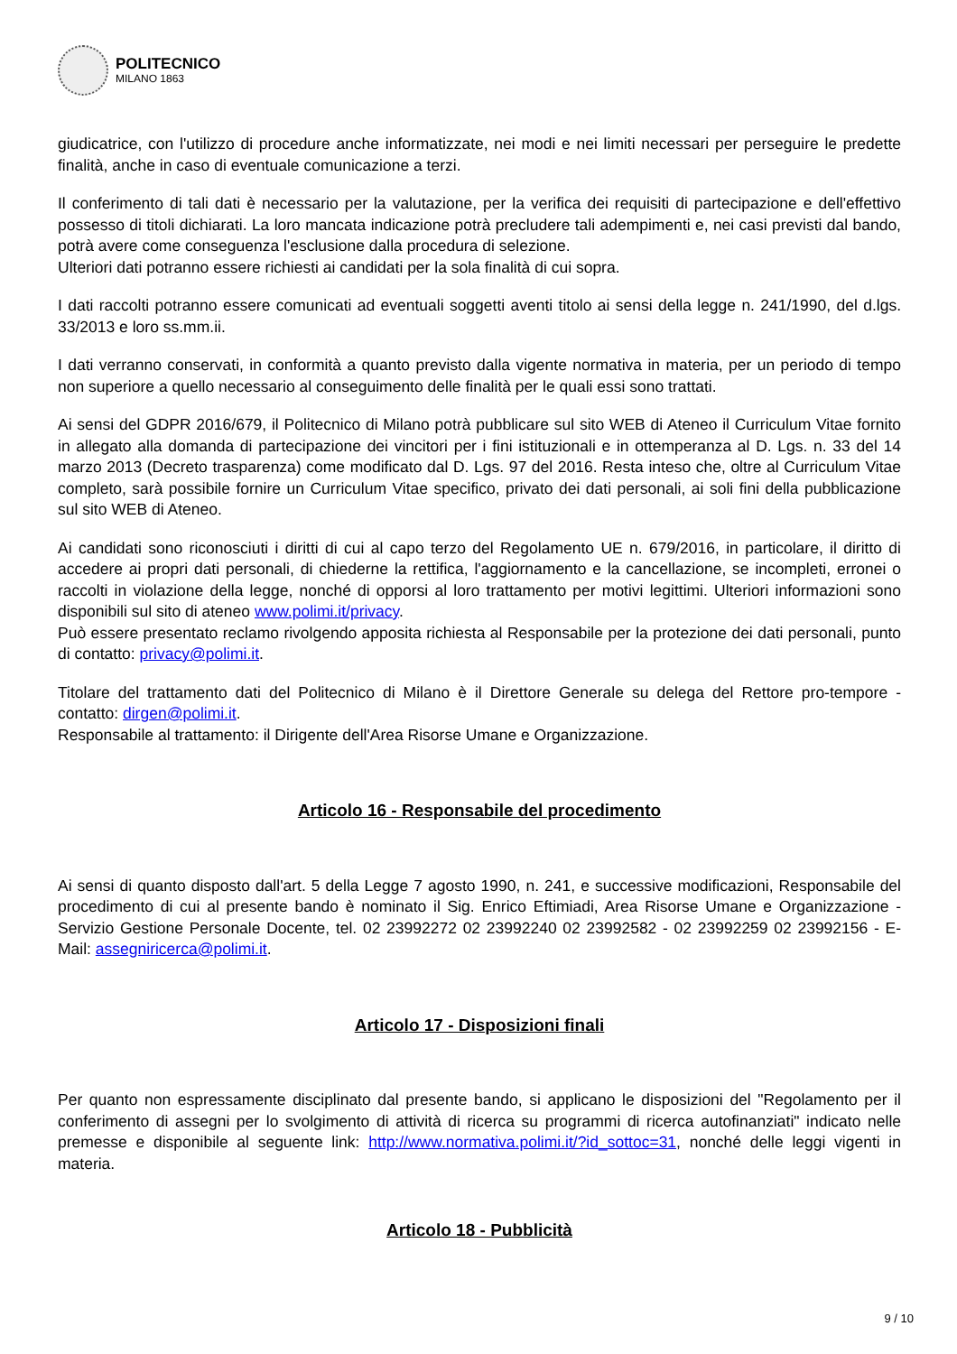POLITECNICO
MILANO 1863
giudicatrice, con l'utilizzo di procedure anche informatizzate, nei modi e nei limiti necessari per perseguire le predette finalità, anche in caso di eventuale comunicazione a terzi.
Il conferimento di tali dati è necessario per la valutazione, per la verifica dei requisiti di partecipazione e dell'effettivo possesso di titoli dichiarati. La loro mancata indicazione potrà precludere tali adempimenti e, nei casi previsti dal bando, potrà avere come conseguenza l'esclusione dalla procedura di selezione.
Ulteriori dati potranno essere richiesti ai candidati per la sola finalità di cui sopra.
I dati raccolti potranno essere comunicati ad eventuali soggetti aventi titolo ai sensi della legge n. 241/1990, del d.lgs. 33/2013 e loro ss.mm.ii.
I dati verranno conservati, in conformità a quanto previsto dalla vigente normativa in materia, per un periodo di tempo non superiore a quello necessario al conseguimento delle finalità per le quali essi sono trattati.
Ai sensi del GDPR 2016/679, il Politecnico di Milano potrà pubblicare sul sito WEB di Ateneo il Curriculum Vitae fornito in allegato alla domanda di partecipazione dei vincitori per i fini istituzionali e in ottemperanza al D. Lgs. n. 33 del 14 marzo 2013 (Decreto trasparenza) come modificato dal D. Lgs. 97 del 2016. Resta inteso che, oltre al Curriculum Vitae completo, sarà possibile fornire un Curriculum Vitae specifico, privato dei dati personali, ai soli fini della pubblicazione sul sito WEB di Ateneo.
Ai candidati sono riconosciuti i diritti di cui al capo terzo del Regolamento UE n. 679/2016, in particolare, il diritto di accedere ai propri dati personali, di chiederne la rettifica, l'aggiornamento e la cancellazione, se incompleti, erronei o raccolti in violazione della legge, nonché di opporsi al loro trattamento per motivi legittimi. Ulteriori informazioni sono disponibili sul sito di ateneo www.polimi.it/privacy.
Può essere presentato reclamo rivolgendo apposita richiesta al Responsabile per la protezione dei dati personali, punto di contatto: privacy@polimi.it.
Titolare del trattamento dati del Politecnico di Milano è il Direttore Generale su delega del Rettore pro-tempore - contatto: dirgen@polimi.it.
Responsabile al trattamento: il Dirigente dell'Area Risorse Umane e Organizzazione.
Articolo 16 - Responsabile del procedimento
Ai sensi di quanto disposto dall'art. 5 della Legge 7 agosto 1990, n. 241, e successive modificazioni, Responsabile del procedimento di cui al presente bando è nominato il Sig. Enrico Eftimiadi, Area Risorse Umane e Organizzazione - Servizio Gestione Personale Docente, tel. 02 23992272 02 23992240 02 23992582 - 02 23992259 02 23992156 - E-Mail: assegniricerca@polimi.it.
Articolo 17 - Disposizioni finali
Per quanto non espressamente disciplinato dal presente bando, si applicano le disposizioni del "Regolamento per il conferimento di assegni per lo svolgimento di attività di ricerca su programmi di ricerca autofinanziati" indicato nelle premesse e disponibile al seguente link: http://www.normativa.polimi.it/?id_sottoc=31, nonché delle leggi vigenti in materia.
Articolo 18 - Pubblicità
9 / 10